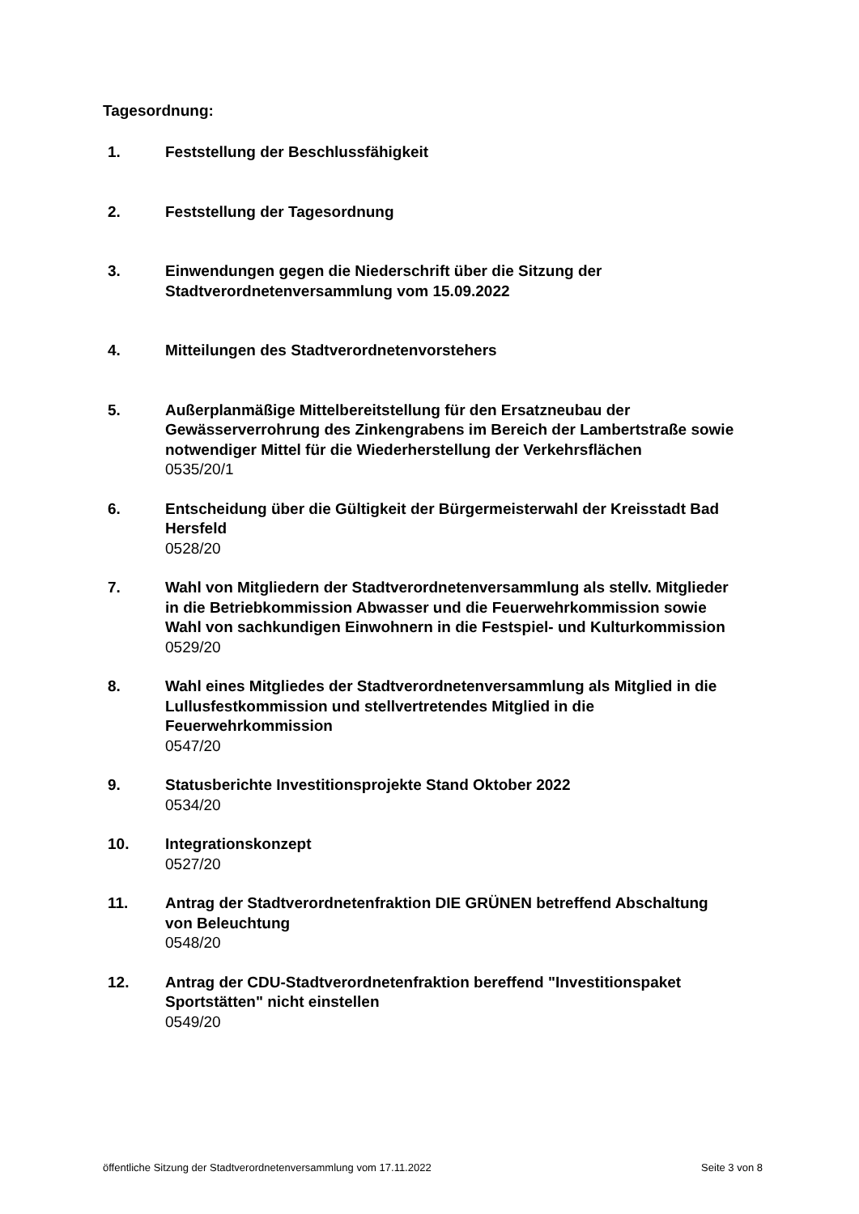Tagesordnung:
1. Feststellung der Beschlussfähigkeit
2. Feststellung der Tagesordnung
3. Einwendungen gegen die Niederschrift über die Sitzung der Stadtverordnetenversammlung vom 15.09.2022
4. Mitteilungen des Stadtverordnetenvorstehers
5. Außerplanmäßige Mittelbereitstellung für den Ersatzneubau der Gewässerverrohrung des Zinkengrabens im Bereich der Lambertstraße sowie notwendiger Mittel für die Wiederherstellung der Verkehrsflächen
0535/20/1
6. Entscheidung über die Gültigkeit der Bürgermeisterwahl der Kreisstadt Bad Hersfeld
0528/20
7. Wahl von Mitgliedern der Stadtverordnetenversammlung als stellv. Mitglieder in die Betriebkommission Abwasser und die Feuerwehrkommission sowie Wahl von sachkundigen Einwohnern in die Festspiel- und Kulturkommission
0529/20
8. Wahl eines Mitgliedes der Stadtverordnetenversammlung als Mitglied in die Lullusfestkommission und stellvertretendes Mitglied in die Feuerwehrkommission
0547/20
9. Statusberichte Investitionsprojekte Stand Oktober 2022
0534/20
10. Integrationskonzept
0527/20
11. Antrag der Stadtverordnetenfraktion DIE GRÜNEN betreffend Abschaltung von Beleuchtung
0548/20
12. Antrag der CDU-Stadtverordnetenfraktion bereffend "Investitionspaket Sportstätten" nicht einstellen
0549/20
öffentliche Sitzung der Stadtverordnetenversammlung vom 17.11.2022 Seite 3 von 8